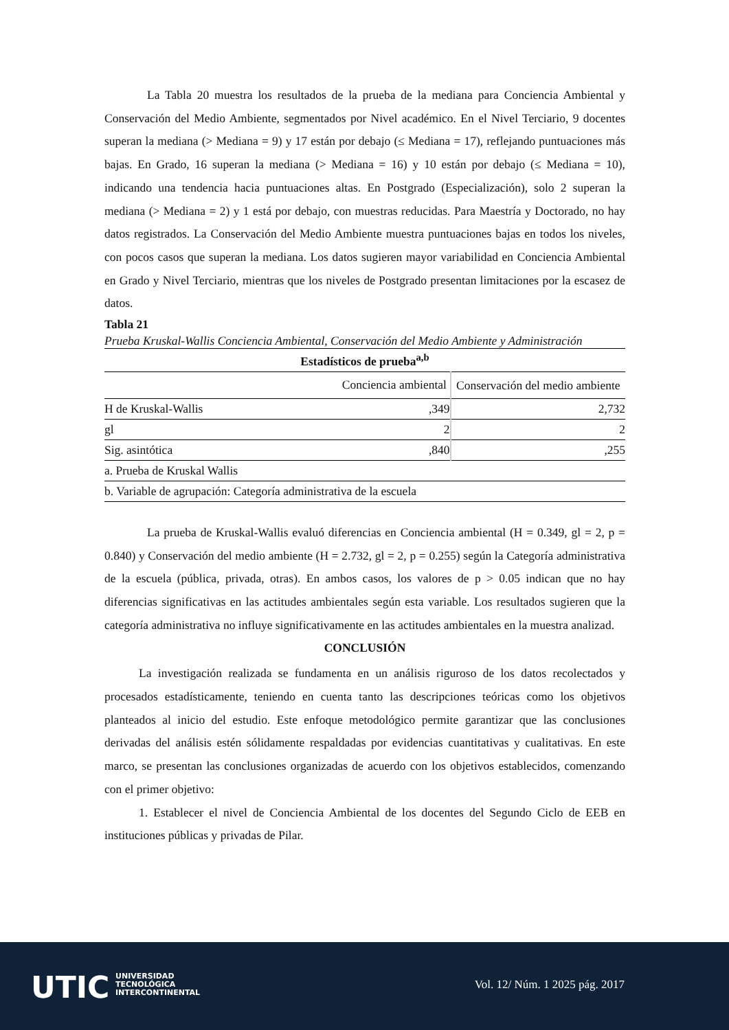La Tabla 20 muestra los resultados de la prueba de la mediana para Conciencia Ambiental y Conservación del Medio Ambiente, segmentados por Nivel académico. En el Nivel Terciario, 9 docentes superan la mediana (> Mediana = 9) y 17 están por debajo (≤ Mediana = 17), reflejando puntuaciones más bajas. En Grado, 16 superan la mediana (> Mediana = 16) y 10 están por debajo (≤ Mediana = 10), indicando una tendencia hacia puntuaciones altas. En Postgrado (Especialización), solo 2 superan la mediana (> Mediana = 2) y 1 está por debajo, con muestras reducidas. Para Maestría y Doctorado, no hay datos registrados. La Conservación del Medio Ambiente muestra puntuaciones bajas en todos los niveles, con pocos casos que superan la mediana. Los datos sugieren mayor variabilidad en Conciencia Ambiental en Grado y Nivel Terciario, mientras que los niveles de Postgrado presentan limitaciones por la escasez de datos.
Tabla 21
Prueba Kruskal-Wallis Conciencia Ambiental, Conservación del Medio Ambiente y Administración
| Estadísticos de prueba<sup>a,b</sup> | | |
| --- | --- | --- |
| | Conciencia ambiental | Conservación del medio ambiente |
| H de Kruskal-Wallis | ,349 | 2,732 |
| gl | 2 | 2 |
| Sig. asintótica | ,840 | ,255 |
| a. Prueba de Kruskal Wallis | | |
| b. Variable de agrupación: Categoría administrativa de la escuela | | |
La prueba de Kruskal-Wallis evaluó diferencias en Conciencia ambiental (H = 0.349, gl = 2, p = 0.840) y Conservación del medio ambiente (H = 2.732, gl = 2, p = 0.255) según la Categoría administrativa de la escuela (pública, privada, otras). En ambos casos, los valores de p > 0.05 indican que no hay diferencias significativas en las actitudes ambientales según esta variable. Los resultados sugieren que la categoría administrativa no influye significativamente en las actitudes ambientales en la muestra analizad.
CONCLUSIÓN
La investigación realizada se fundamenta en un análisis riguroso de los datos recolectados y procesados estadísticamente, teniendo en cuenta tanto las descripciones teóricas como los objetivos planteados al inicio del estudio. Este enfoque metodológico permite garantizar que las conclusiones derivadas del análisis estén sólidamente respaldadas por evidencias cuantitativas y cualitativas. En este marco, se presentan las conclusiones organizadas de acuerdo con los objetivos establecidos, comenzando con el primer objetivo:
1. Establecer el nivel de Conciencia Ambiental de los docentes del Segundo Ciclo de EEB en instituciones públicas y privadas de Pilar.
UTIC
UNIVERSIDAD
TECNOLÓGICA
INTERCONTINENTAL
Vol. 12/ Núm. 1 2025 pág. 2017